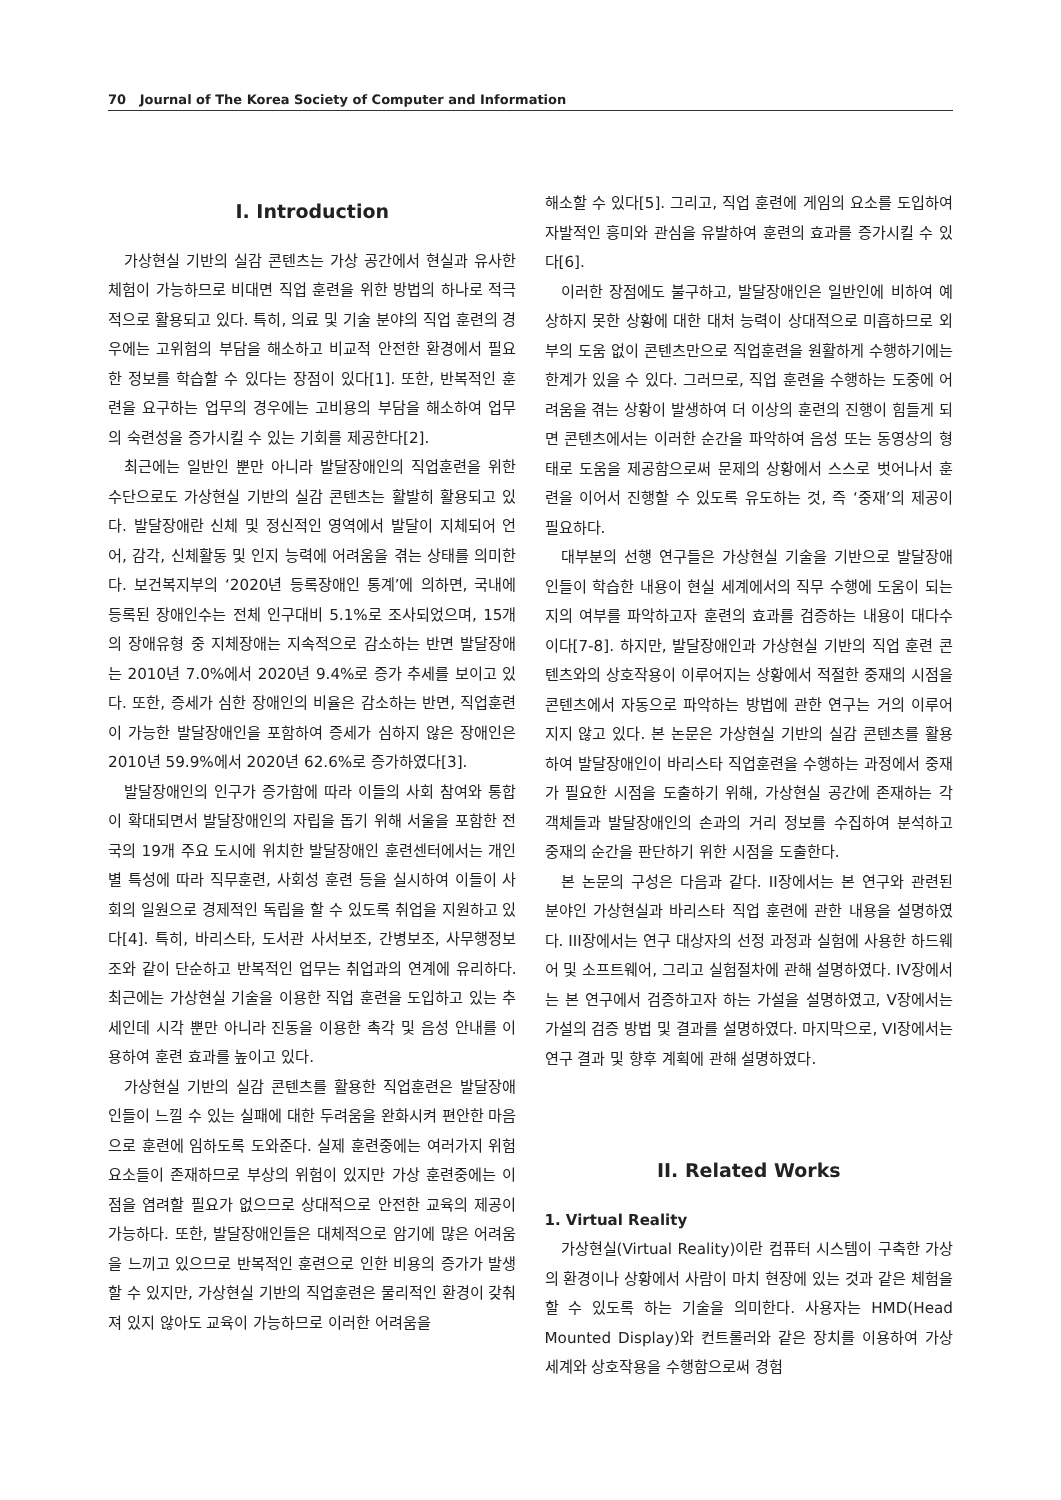70 Journal of The Korea Society of Computer and Information
I. Introduction
가상현실 기반의 실감 콘텐츠는 가상 공간에서 현실과 유사한 체험이 가능하므로 비대면 직업 훈련을 위한 방법의 하나로 적극적으로 활용되고 있다. 특히, 의료 및 기술 분야의 직업 훈련의 경우에는 고위험의 부담을 해소하고 비교적 안전한 환경에서 필요한 정보를 학습할 수 있다는 장점이 있다[1]. 또한, 반복적인 훈련을 요구하는 업무의 경우에는 고비용의 부담을 해소하여 업무의 숙련성을 증가시킬 수 있는 기회를 제공한다[2].
최근에는 일반인 뿐만 아니라 발달장애인의 직업훈련을 위한 수단으로도 가상현실 기반의 실감 콘텐츠는 활발히 활용되고 있다. 발달장애란 신체 및 정신적인 영역에서 발달이 지체되어 언어, 감각, 신체활동 및 인지 능력에 어려움을 겪는 상태를 의미한다. 보건복지부의 ‘2020년 등록장애인 통계’에 의하면, 국내에 등록된 장애인수는 전체 인구대비 5.1%로 조사되었으며, 15개의 장애유형 중 지체장애는 지속적으로 감소하는 반면 발달장애는 2010년 7.0%에서 2020년 9.4%로 증가 추세를 보이고 있다. 또한, 증세가 심한 장애인의 비율은 감소하는 반면, 직업훈련이 가능한 발달장애인을 포함하여 증세가 심하지 않은 장애인은 2010년 59.9%에서 2020년 62.6%로 증가하였다[3].
발달장애인의 인구가 증가함에 따라 이들의 사회 참여와 통합이 확대되면서 발달장애인의 자립을 돕기 위해 서울을 포함한 전국의 19개 주요 도시에 위치한 발달장애인 훈련센터에서는 개인별 특성에 따라 직무훈련, 사회성 훈련 등을 실시하여 이들이 사회의 일원으로 경제적인 독립을 할 수 있도록 취업을 지원하고 있다[4]. 특히, 바리스타, 도서관 사서보조, 간병보조, 사무행정보조와 같이 단순하고 반복적인 업무는 취업과의 연계에 유리하다. 최근에는 가상현실 기술을 이용한 직업 훈련을 도입하고 있는 추세인데 시각 뿐만 아니라 진동을 이용한 촉각 및 음성 안내를 이용하여 훈련 효과를 높이고 있다.
가상현실 기반의 실감 콘텐츠를 활용한 직업훈련은 발달장애인들이 느낄 수 있는 실패에 대한 두려움을 완화시켜 편안한 마음으로 훈련에 임하도록 도와준다. 실제 훈련중에는 여러가지 위험 요소들이 존재하므로 부상의 위험이 있지만 가상 훈련중에는 이 점을 염려할 필요가 없으므로 상대적으로 안전한 교육의 제공이 가능하다. 또한, 발달장애인들은 대체적으로 암기에 많은 어려움을 느끼고 있으므로 반복적인 훈련으로 인한 비용의 증가가 발생할 수 있지만, 가상현실 기반의 직업훈련은 물리적인 환경이 갖춰져 있지 않아도 교육이 가능하므로 이러한 어려움을
해소할 수 있다[5]. 그리고, 직업 훈련에 게임의 요소를 도입하여 자발적인 흥미와 관심을 유발하여 훈련의 효과를 증가시킬 수 있다[6].
이러한 장점에도 불구하고, 발달장애인은 일반인에 비하여 예상하지 못한 상황에 대한 대처 능력이 상대적으로 미흡하므로 외부의 도움 없이 콘텐츠만으로 직업훈련을 원활하게 수행하기에는 한계가 있을 수 있다. 그러므로, 직업 훈련을 수행하는 도중에 어려움을 겪는 상황이 발생하여 더 이상의 훈련의 진행이 힘들게 되면 콘텐츠에서는 이러한 순간을 파악하여 음성 또는 동영상의 형태로 도움을 제공함으로써 문제의 상황에서 스스로 벗어나서 훈련을 이어서 진행할 수 있도록 유도하는 것, 즉 ‘중재’의 제공이 필요하다.
대부분의 선행 연구들은 가상현실 기술을 기반으로 발달장애인들이 학습한 내용이 현실 세계에서의 직무 수행에 도움이 되는 지의 여부를 파악하고자 훈련의 효과를 검증하는 내용이 대다수이다[7-8]. 하지만, 발달장애인과 가상현실 기반의 직업 훈련 콘텐츠와의 상호작용이 이루어지는 상황에서 적절한 중재의 시점을 콘텐츠에서 자동으로 파악하는 방법에 관한 연구는 거의 이루어지지 않고 있다. 본 논문은 가상현실 기반의 실감 콘텐츠를 활용하여 발달장애인이 바리스타 직업훈련을 수행하는 과정에서 중재가 필요한 시점을 도출하기 위해, 가상현실 공간에 존재하는 각 객체들과 발달장애인의 손과의 거리 정보를 수집하여 분석하고 중재의 순간을 판단하기 위한 시점을 도출한다.
본 논문의 구성은 다음과 같다. II장에서는 본 연구와 관련된 분야인 가상현실과 바리스타 직업 훈련에 관한 내용을 설명하였다. III장에서는 연구 대상자의 선정 과정과 실험에 사용한 하드웨어 및 소프트웨어, 그리고 실험절차에 관해 설명하였다. IV장에서는 본 연구에서 검증하고자 하는 가설을 설명하였고, V장에서는 가설의 검증 방법 및 결과를 설명하였다. 마지막으로, VI장에서는 연구 결과 및 향후 계획에 관해 설명하였다.
II. Related Works
1. Virtual Reality
가상현실(Virtual Reality)이란 컴퓨터 시스템이 구축한 가상의 환경이나 상황에서 사람이 마치 현장에 있는 것과 같은 체험을 할 수 있도록 하는 기술을 의미한다. 사용자는 HMD(Head Mounted Display)와 컨트롤러와 같은 장치를 이용하여 가상세계와 상호작용을 수행함으로써 경험